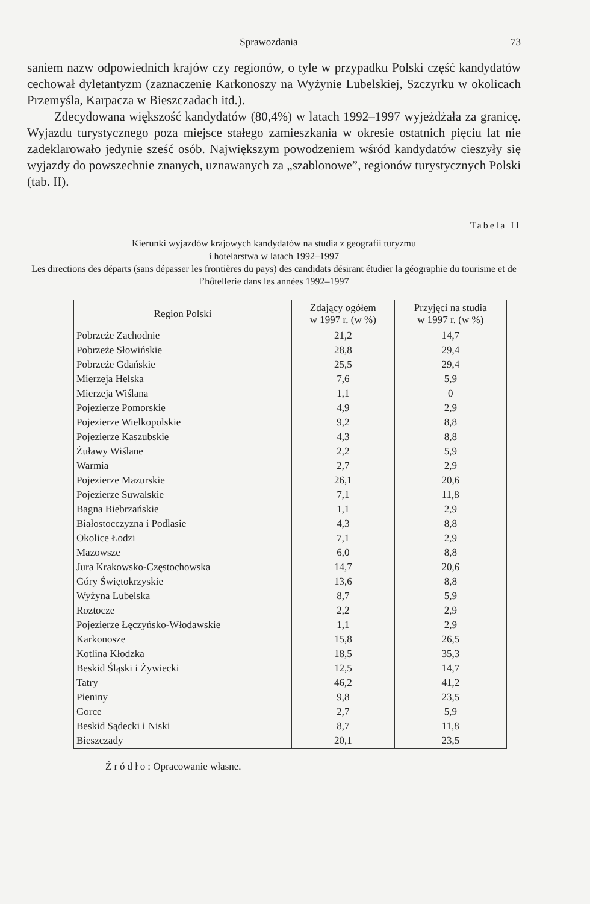Sprawozdania 73
saniem nazw odpowiednich krajów czy regionów, o tyle w przypadku Polski część kandydatów cechował dyletantyzm (zaznaczenie Karkonoszy na Wyżynie Lubelskiej, Szczyrku w okolicach Przemyśla, Karpacza w Bieszczadach itd.).
Zdecydowana większość kandydatów (80,4%) w latach 1992–1997 wyjeżdżała za granicę. Wyjazdu turystycznego poza miejsce stałego zamieszkania w okresie ostatnich pięciu lat nie zadeklarowało jedynie sześć osób. Największym powodzeniem wśród kandydatów cieszyły się wyjazdy do powszechnie znanych, uznawanych za „szablonowe”, regionów turystycznych Polski (tab. II).
Tabela II
Kierunki wyjazdów krajowych kandydatów na studia z geografii turyzmu
i hotelarstwa w latach 1992–1997
Les directions des départs (sans dépasser les frontières du pays) des candidats désirant étudier la géographie du tourisme et de l’hôtellerie dans les années 1992–1997
| Region Polski | Zdający ogółem w 1997 r. (w %) | Przyjęci na studia w 1997 r. (w %) |
| --- | --- | --- |
| Pobrzeże Zachodnie | 21,2 | 14,7 |
| Pobrzeże Słowińskie | 28,8 | 29,4 |
| Pobrzeże Gdańskie | 25,5 | 29,4 |
| Mierzeja Helska | 7,6 | 5,9 |
| Mierzeja Wiślana | 1,1 | 0 |
| Pojezierze Pomorskie | 4,9 | 2,9 |
| Pojezierze Wielkopolskie | 9,2 | 8,8 |
| Pojezierze Kaszubskie | 4,3 | 8,8 |
| Żuławy Wiślane | 2,2 | 5,9 |
| Warmia | 2,7 | 2,9 |
| Pojezierze Mazurskie | 26,1 | 20,6 |
| Pojezierze Suwalskie | 7,1 | 11,8 |
| Bagna Biebrzańskie | 1,1 | 2,9 |
| Białostocczyzna i Podlasie | 4,3 | 8,8 |
| Okolice Łodzi | 7,1 | 2,9 |
| Mazowsze | 6,0 | 8,8 |
| Jura Krakowsko-Częstochowska | 14,7 | 20,6 |
| Góry Świętokrzyskie | 13,6 | 8,8 |
| Wyżyna Lubelska | 8,7 | 5,9 |
| Roztocze | 2,2 | 2,9 |
| Pojezierze Łęczyńsko-Włodawskie | 1,1 | 2,9 |
| Karkonosze | 15,8 | 26,5 |
| Kotlina Kłodzka | 18,5 | 35,3 |
| Beskid Śląski i Żywiecki | 12,5 | 14,7 |
| Tatry | 46,2 | 41,2 |
| Pieniny | 9,8 | 23,5 |
| Gorce | 2,7 | 5,9 |
| Beskid Sądecki i Niski | 8,7 | 11,8 |
| Bieszczady | 20,1 | 23,5 |
Źródło: Opracowanie własne.